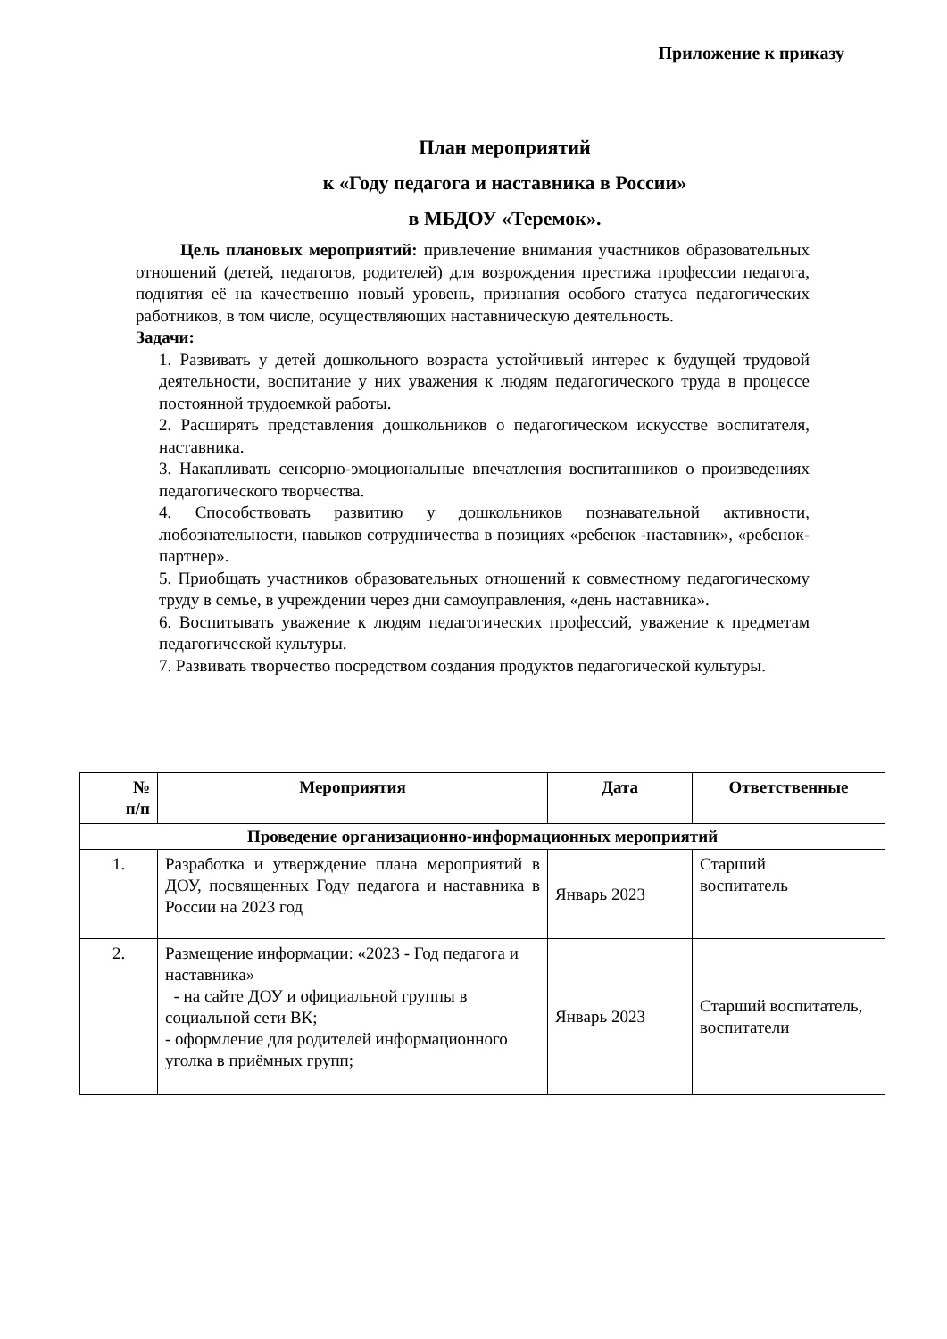Приложение к приказу
План мероприятий
к «Году педагога и наставника в России»
в МБДОУ «Теремок».
Цель плановых мероприятий: привлечение внимания участников образовательных отношений (детей, педагогов, родителей) для возрождения престижа профессии педагога, поднятия её на качественно новый уровень, признания особого статуса педагогических работников, в том числе, осуществляющих наставническую деятельность.
Задачи:
1. Развивать у детей дошкольного возраста устойчивый интерес к будущей трудовой деятельности, воспитание у них уважения к людям педагогического труда в процессе постоянной трудоемкой работы.
2. Расширять представления дошкольников о педагогическом искусстве воспитателя, наставника.
3. Накапливать сенсорно-эмоциональные впечатления воспитанников о произведениях педагогического творчества.
4. Способствовать развитию у дошкольников познавательной активности, любознательности, навыков сотрудничества в позициях «ребенок -наставник», «ребенок- партнер».
5. Приобщать участников образовательных отношений к совместному педагогическому труду в семье, в учреждении через дни самоуправления, «день наставника».
6. Воспитывать уважение к людям педагогических профессий, уважение к предметам педагогической культуры.
7. Развивать творчество посредством создания продуктов педагогической культуры.
| № п/п | Мероприятия | Дата | Ответственные |
| --- | --- | --- | --- |
| Проведение организационно-информационных мероприятий | | | |
| 1. | Разработка и утверждение плана мероприятий в ДОУ, посвященных Году педагога и наставника в России на 2023 год | Январь 2023 | Старший воспитатель |
| 2. | Размещение информации: «2023 - Год педагога и наставника» - на сайте ДОУ и официальной группы в социальной сети ВК; - оформление для родителей информационного уголка в приёмных групп; | Январь 2023 | Старший воспитатель, воспитатели |